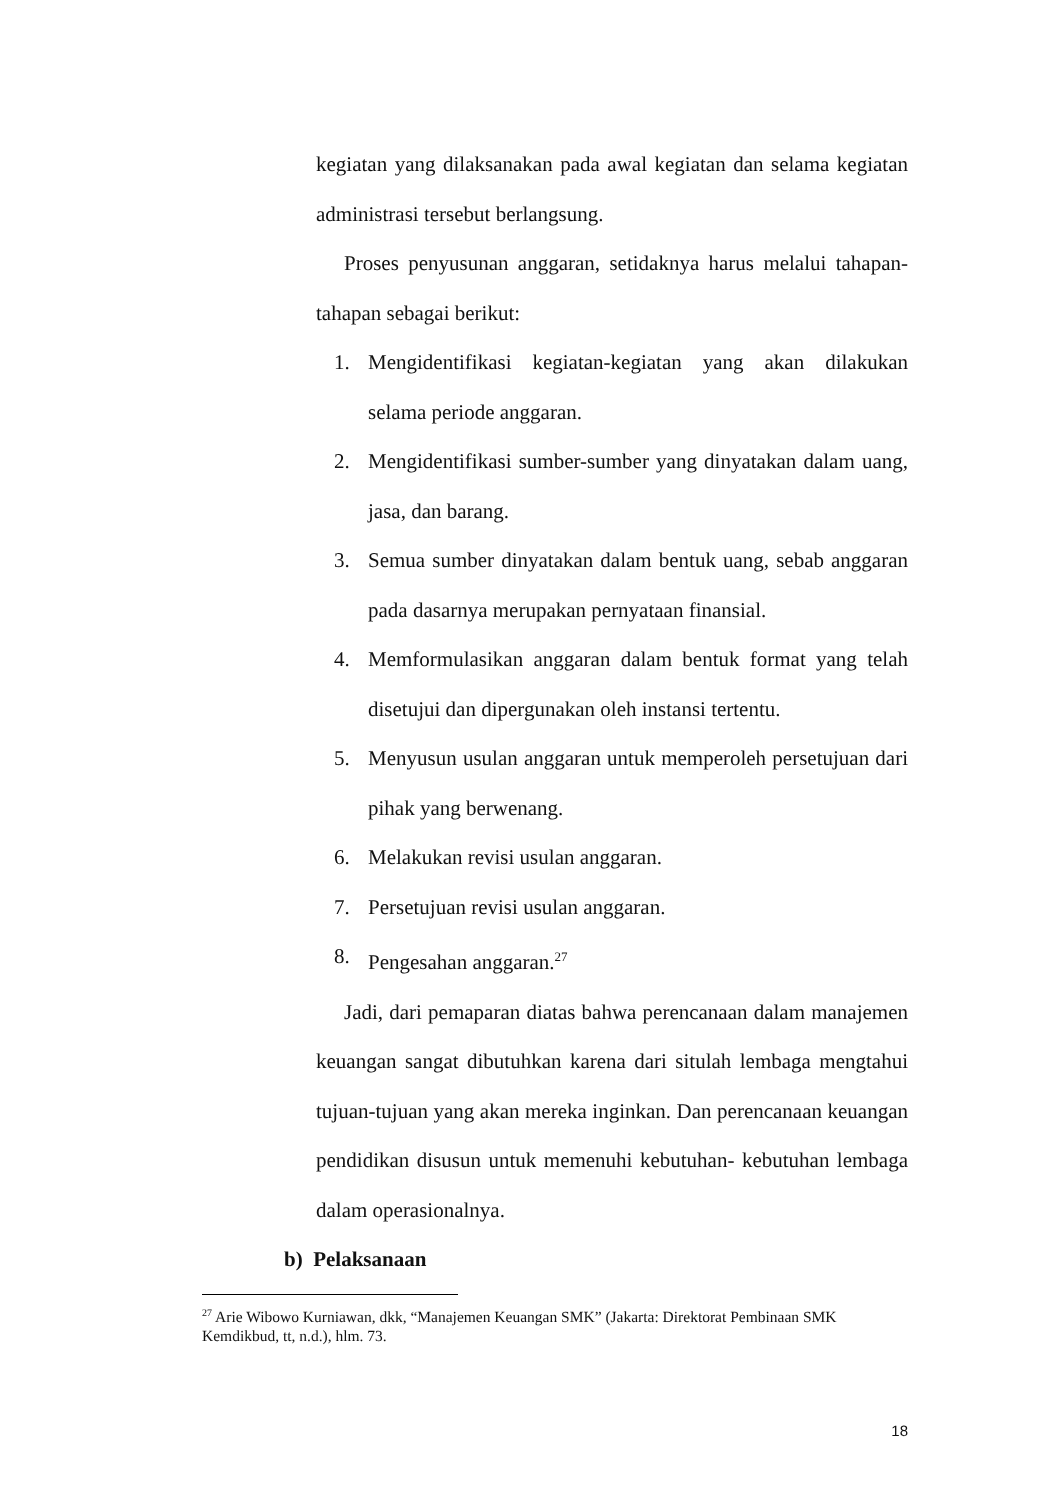kegiatan yang dilaksanakan pada awal kegiatan dan selama kegiatan administrasi tersebut berlangsung.
Proses penyusunan anggaran, setidaknya harus melalui tahapan-tahapan sebagai berikut:
1. Mengidentifikasi kegiatan-kegiatan yang akan dilakukan selama periode anggaran.
2. Mengidentifikasi sumber-sumber yang dinyatakan dalam uang, jasa, dan barang.
3. Semua sumber dinyatakan dalam bentuk uang, sebab anggaran pada dasarnya merupakan pernyataan finansial.
4. Memformulasikan anggaran dalam bentuk format yang telah disetujui dan dipergunakan oleh instansi tertentu.
5. Menyusun usulan anggaran untuk memperoleh persetujuan dari pihak yang berwenang.
6. Melakukan revisi usulan anggaran.
7. Persetujuan revisi usulan anggaran.
8. Pengesahan anggaran.<sup>27</sup>
Jadi, dari pemaparan diatas bahwa perencanaan dalam manajemen keuangan sangat dibutuhkan karena dari situlah lembaga mengtahui tujuan-tujuan yang akan mereka inginkan. Dan perencanaan keuangan pendidikan disusun untuk memenuhi kebutuhan- kebutuhan lembaga dalam operasionalnya.
b) Pelaksanaan
<sup>27</sup> Arie Wibowo Kurniawan, dkk, “Manajemen Keuangan SMK” (Jakarta: Direktorat Pembinaan SMK Kemdikbud, tt, n.d.), hlm. 73.
18